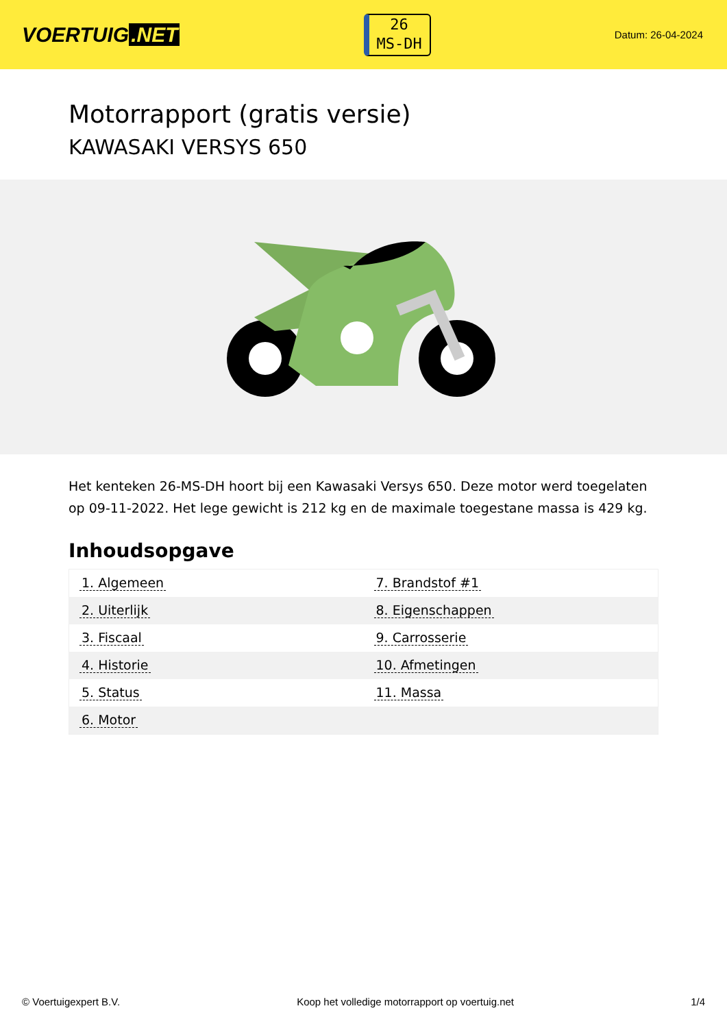VOERTUIG.NET
26
MS-DH
Datum: 26-04-2024
Motorrapport (gratis versie)
KAWASAKI VERSYS 650
Het kenteken 26-MS-DH hoort bij een Kawasaki Versys 650. Deze motor werd toegelaten op 09-11-2022. Het lege gewicht is 212 kg en de maximale toegestane massa is 429 kg.
Inhoudsopgave
| 1. Algemeen | 7. Brandstof #1 |
| 2. Uiterlijk | 8. Eigenschappen |
| 3. Fiscaal | 9. Carrosserie |
| 4. Historie | 10. Afmetingen |
| 5. Status | 11. Massa |
| 6. Motor | |
© Voertuigexpert B.V. Koop het volledige motorrapport op voertuig.net 1/4